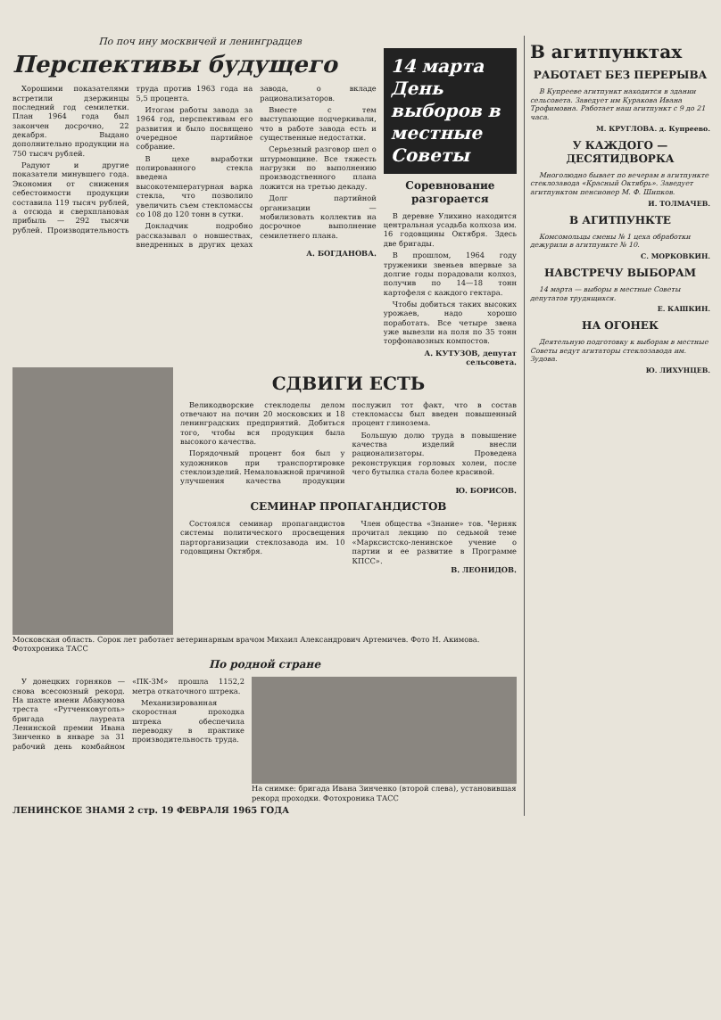По поч ину москвичей и ленинградцев
Перспективы будущего
Хорошими показателями встретили дзержинцы последний год семилетки. План 1964 года был закончен досрочно, 22 декабря. Выдано дополнительно продукции на 750 тысяч рублей.
Радуют и другие показатели минувшего года. Экономия от снижения себестоимости продукции составила 119 тысяч рублей, а отсюда и сверхплановая прибыль — 292 тысячи рублей. Производительность труда против 1963 года на 5,5 процента.
Итогам работы завода за 1964 год, перспективам его развития и было посвящено очередное партийное собрание.
В цехе выработки полированного стекла введена высокотемпературная варка стекла, что позволило увеличить съем стекломассы со 108 до 120 тонн в сутки.
Докладчик подробно рассказывал о новшествах, внедренных в других цехах завода, о вкладе рационализаторов.
Вместе с тем выступающие подчеркивали, что в работе завода есть и существенные недостатки.
Серьезный разговор шел о штурмовщине. Все тяжесть нагрузки по выполнению производственного плана ложится на третью декаду.
Долг партийной организации — мобилизовать коллектив на досрочное выполнение семилетнего плана.
А. БОГДАНОВА.
14 марта День выборов в местные Советы
Соревнование разгорается
В деревне Улихино находится центральная усадьба колхоза им. 16 годовщины Октября. Здесь две бригады.
В прошлом, 1964 году труженики звеньев впервые за долгие годы порадовали колхоз, получив по 14—18 тонн картофеля с каждого гектара.
Чтобы добиться таких высоких урожаев, надо хорошо поработать. Все четыре звена уже вывезли на поля по 35 тонн торфонавозных компостов.
А. КУТУЗОВ, депутат сельсовета.
СДВИГИ ЕСТЬ
Великодворские стеклоделы делом отвечают на почин 20 московских и 18 ленинградских предприятий. Добиться того, чтобы вся продукция была высокого качества.
Порядочный процент боя был у художников при транспортировке стеклоизделий. Немаловажной причиной улучшения качества продукции послужил тот факт, что в состав стекломассы был введен повышенный процент глинозема.
Большую долю труда в повышение качества изделий внесли рационализаторы. Проведена реконструкция горловых холеи, после чего бутылка стала более красивой.
Ю. БОРИСОВ.
СЕМИНАР ПРОПАГАНДИСТОВ
Состоялся семинар пропагандистов системы политического просвещения парторганизации стеклозавода им. 10 годовщины Октября.
Член общества «Знание» тов. Черняк прочитал лекцию по седьмой теме «Марксистско-ленинское учение о партии и ее развитие в Программе КПСС».
В. ЛЕОНИДОВ.
Московская область. Сорок лет работает ветеринарным врачом Михаил Александрович Артемичев. Фото Н. Акимова. Фотохроника ТАСС
По родной стране
У донецких горняков — снова всесоюзный рекорд. На шахте имени Абакумова треста «Рутченковуголь» бригада лауреата Ленинской премии Ивана Зинченко в январе за 31 рабочий день комбайном «ПК-3М» прошла 1152,2 метра откаточного штрека.
Механизированная скоростная проходка штрека обеспечила переводку в практике производительность труда.
На снимке: бригада Ивана Зинченко (второй слева), установившая рекорд проходки. Фотохроника ТАСС
ЛЕНИНСКОЕ ЗНАМЯ 2 стр. 19 ФЕВРАЛЯ 1965 ГОДА
В агитпунктах
РАБОТАЕТ БЕЗ ПЕРЕРЫВА
В Купрееве агитпункт находится в здании сельсовета. Заведует им Куракова Ивана Трофимовна. Работает наш агитпункт с 9 до 21 часа.
М. КРУГЛОВА. д. Купреево.
У КАЖДОГО — ДЕСЯТИДВОРКА
Многолюдно бывает по вечерам в агитпункте стеклозавода «Красный Октябрь». Заведует агитпунктом пенсионер М. Ф. Шипков.
И. ТОЛМАЧЕВ.
В АГИТПУНКТЕ
Комсомольцы смены № 1 цеха обработки дежурили в агитпункте № 10.
С. МОРКОВКИН.
НАВСТРЕЧУ ВЫБОРАМ
14 марта — выборы в местные Советы депутатов трудящихся.
Е. КАШКИН.
НА ОГОНЕК
Деятельную подготовку к выборам в местные Советы ведут агитаторы стеклозавода им. Зудова.
Ю. ЛИХУНЦЕВ.